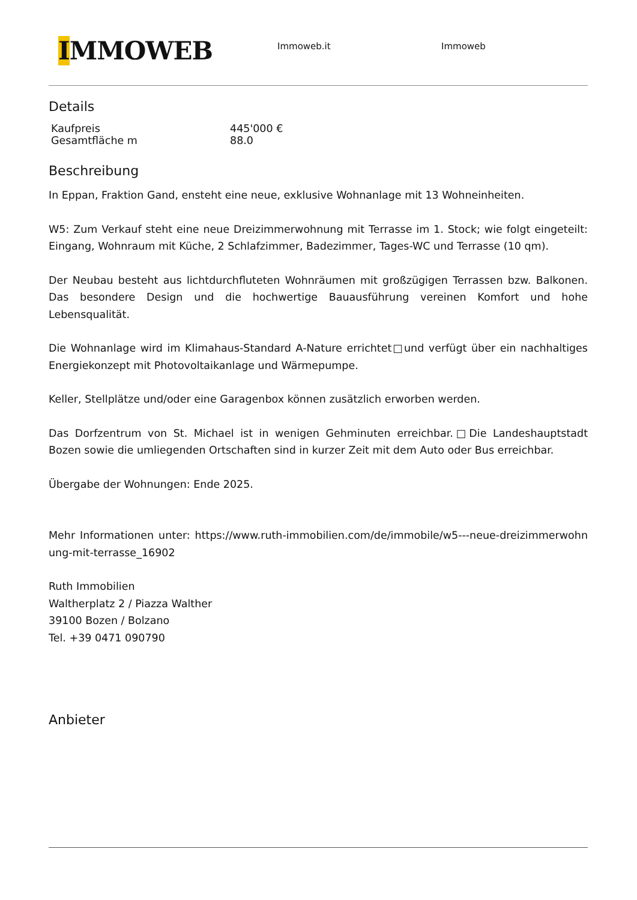IMMOWEB
Immoweb.it Immoweb
Details
| Kaufpreis | 445'000 € |
| Gesamtfläche m | 88.0 |
Beschreibung
In Eppan, Fraktion Gand, ensteht eine neue, exklusive Wohnanlage mit 13 Wohneinheiten.
W5: Zum Verkauf steht eine neue Dreizimmerwohnung mit Terrasse im 1. Stock; wie folgt eingeteilt: Eingang, Wohnraum mit Küche, 2 Schlafzimmer, Badezimmer, Tages-WC und Terrasse (10 qm).
Der Neubau besteht aus lichtdurchfluteten Wohnräumen mit großzügigen Terrassen bzw. Balkonen. Das besondere Design und die hochwertige Bauausführung vereinen Komfort und hohe Lebensqualität.
Die Wohnanlage wird im Klimahaus-Standard A-Nature errichtet□und verfügt über ein nachhaltiges Energiekonzept mit Photovoltaikanlage und Wärmepumpe.
Keller, Stellplätze und/oder eine Garagenbox können zusätzlich erworben werden.
Das Dorfzentrum von St. Michael ist in wenigen Gehminuten erreichbar.□Die Landeshauptstadt Bozen sowie die umliegenden Ortschaften sind in kurzer Zeit mit dem Auto oder Bus erreichbar.
Übergabe der Wohnungen: Ende 2025.
Mehr Informationen unter: https://www.ruth-immobilien.com/de/immobile/w5---neue-dreizimmerwohnung-mit-terrasse_16902
Ruth Immobilien
Waltherplatz 2 / Piazza Walther
39100 Bozen / Bolzano
Tel. +39 0471 090790
Anbieter